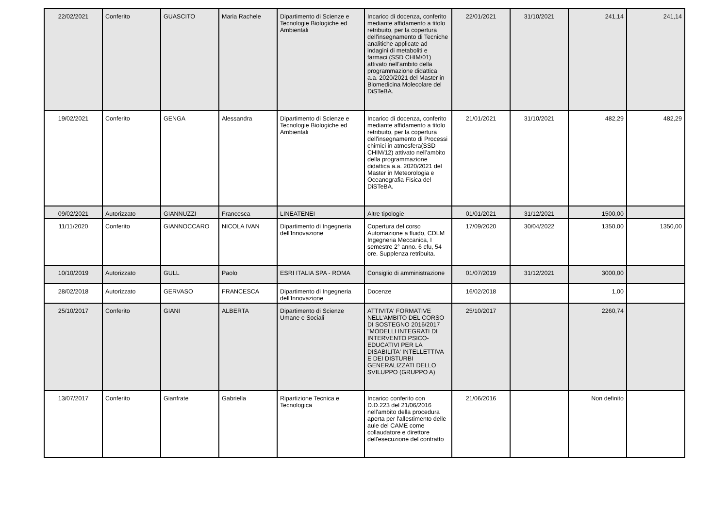| 22/02/2021 | Conferito | GUASCITO | Maria Rachele | Dipartimento di Scienze e Tecnologie Biologiche ed Ambientali | Incarico di docenza, conferito mediante affidamento a titolo retribuito, per la copertura dell'insegnamento di Tecniche analitiche applicate ad indagini di metaboliti e farmaci (SSD CHIM/01) attivato nell’ambito della programmazione didattica a.a. 2020/2021 del Master in Biomedicina Molecolare del DiSTeBA. | 22/01/2021 | 31/10/2021 | 241,14 | 241,14 |
| 19/02/2021 | Conferito | GENGA | Alessandra | Dipartimento di Scienze e Tecnologie Biologiche ed Ambientali | Incarico di docenza, conferito mediante affidamento a titolo retribuito, per la copertura dell'insegnamento di Processi chimici in atmosfera(SSD CHIM/12) attivato nell’ambito della programmazione didattica a.a. 2020/2021 del Master in Meteorologia e Oceanografia Fisica del DiSTeBA. | 21/01/2021 | 31/10/2021 | 482,29 | 482,29 |
| 09/02/2021 | Autorizzato | GIANNUZZI | Francesca | LINEATENEI | Altre tipologie | 01/01/2021 | 31/12/2021 | 1500,00 | |
| 11/11/2020 | Conferito | GIANNOCCARO | NICOLA IVAN | Dipartimento di Ingegneria dell'Innovazione | Copertura del corso Automazione a fluido, CDLM Ingegneria Meccanica, I semestre 2° anno. 6 cfu, 54 ore. Supplenza retribuita. | 17/09/2020 | 30/04/2022 | 1350,00 | 1350,00 |
| 10/10/2019 | Autorizzato | GULL | Paolo | ESRI ITALIA SPA - ROMA | Consiglio di amministrazione | 01/07/2019 | 31/12/2021 | 3000,00 | |
| 28/02/2018 | Autorizzato | GERVASO | FRANCESCA | Dipartimento di Ingegneria dell'Innovazione | Docenze | 16/02/2018 | | 1,00 | |
| 25/10/2017 | Conferito | GIANI | ALBERTA | Dipartimento di Scienze Umane e Sociali | ATTIVITA' FORMATIVE NELL'AMBITO DEL CORSO DI SOSTEGNO 2016/2017 "MODELLI INTEGRATI DI INTERVENTO PSICO-EDUCATIVI PER LA DISABILITA' INTELLETTIVA E DEI DISTURBI GENERALIZZATI DELLO SVILUPPO (GRUPPO A) | 25/10/2017 | | 2260,74 | |
| 13/07/2017 | Conferito | Gianfrate | Gabriella | Ripartizione Tecnica e Tecnologica | Incarico conferito con D.D.223 del 21/06/2016 nell'ambito della procedura aperta per l'allestimento delle aule del CAME come collaudatore e direttore dell'esecuzione del contratto | 21/06/2016 | | Non definito | |